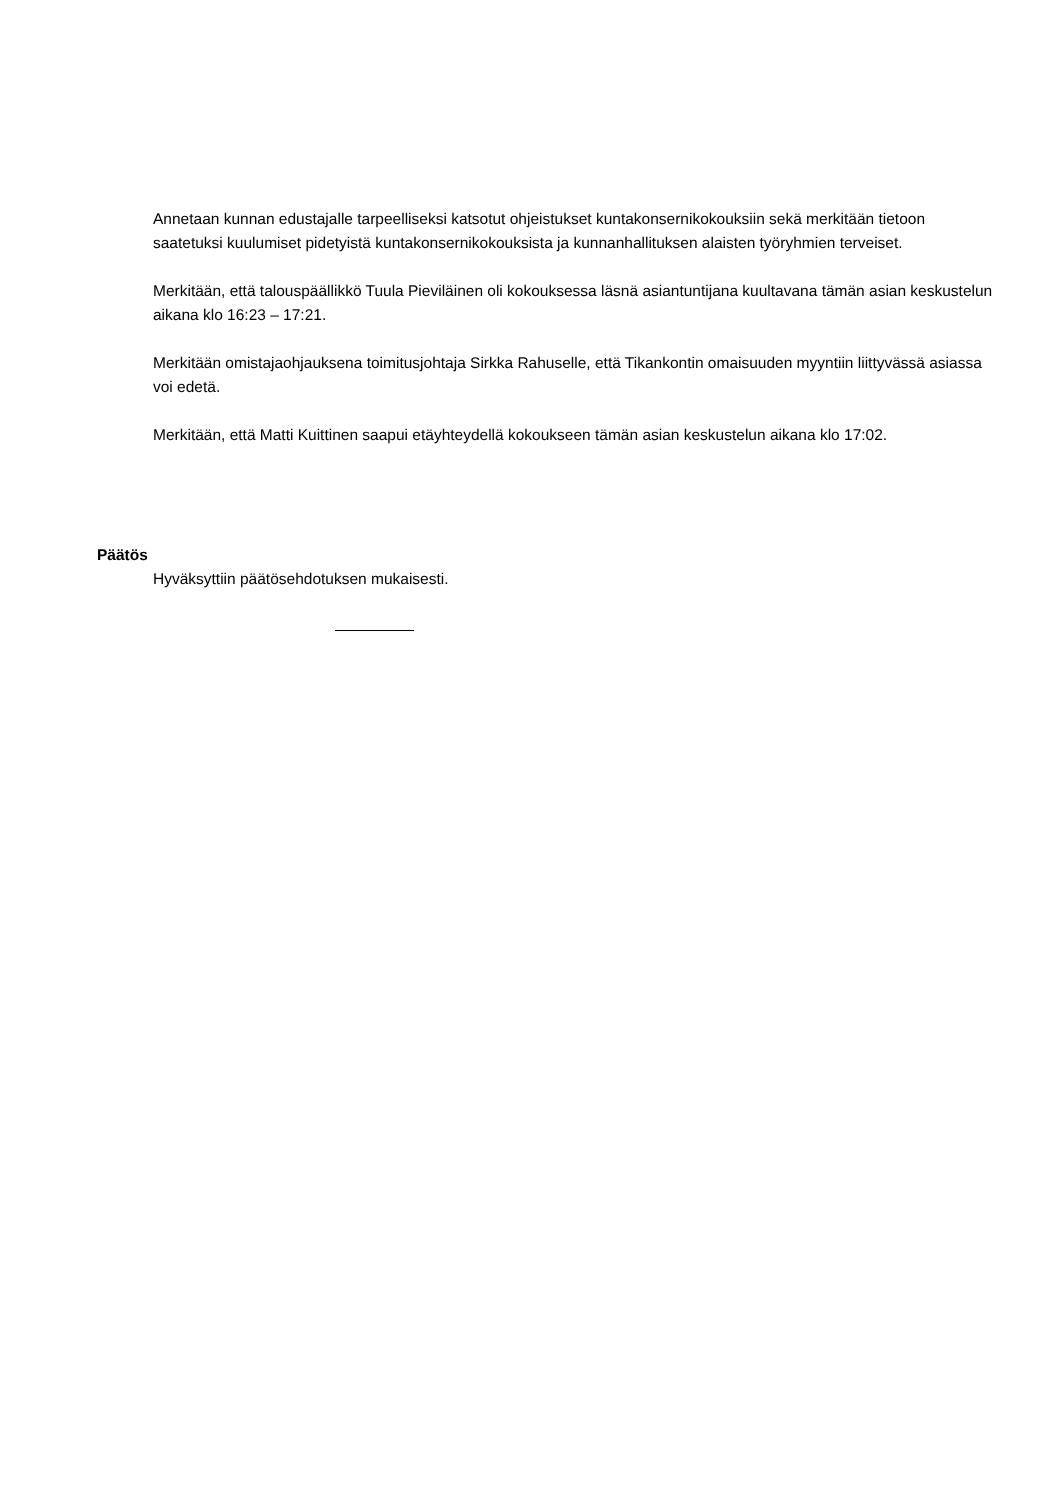Annetaan kunnan edustajalle tarpeelliseksi katsotut ohjeistukset kuntakonsernikokouksiin sekä merkitään tietoon saatetuksi kuulumiset pidetyistä kuntakonsernikokouksista ja kunnanhallituksen alaisten työryhmien terveiset.
Merkitään, että talouspäällikkö Tuula Pieviläinen oli kokouksessa läsnä asiantuntijana kuultavana tämän asian keskustelun aikana klo 16:23 – 17:21.
Merkitään omistajaohjauksena toimitusjohtaja Sirkka Rahuselle, että Tikankontin omaisuuden myyntiin liittyvässä asiassa voi edetä.
Merkitään, että Matti Kuittinen saapui etäyhteydellä kokoukseen tämän asian keskustelun aikana klo 17:02.
Päätös
Hyväksyttiin päätösehdotuksen mukaisesti.